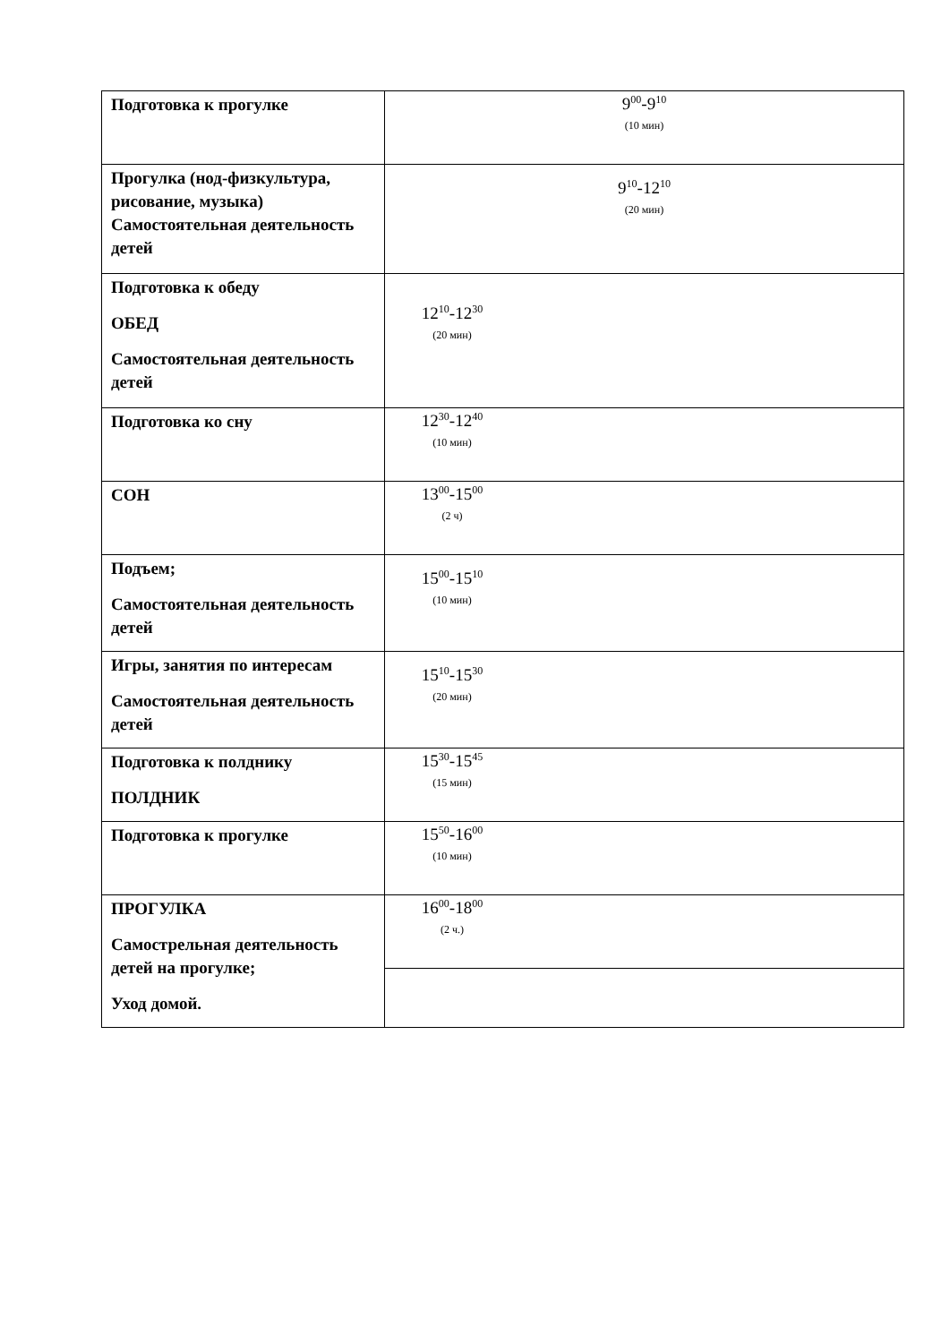| Подготовка к прогулке | 9<sup>00</sup>-9<sup>10</sup> (10 мин) |
| Прогулка (нод-физкультура, рисование, музыка) Самостоятельная деятельность детей | 9<sup>10</sup>-12<sup>10</sup> (20 мин) |
| Подготовка к обеду ОБЕД Самостоятельная деятельность детей | 12<sup>10</sup>-12<sup>30</sup> (20 мин) |
| Подготовка ко сну | 12<sup>30</sup>-12<sup>40</sup> (10 мин) |
| СОН | 13<sup>00</sup>-15<sup>00</sup> (2 ч) |
| Подъем; Самостоятельная деятельность детей | 15<sup>00</sup>-15<sup>10</sup> (10 мин) |
| Игры, занятия по интересам Самостоятельная деятельность детей | 15<sup>10</sup>-15<sup>30</sup> (20 мин) |
| Подготовка к полднику ПОЛДНИК | 15<sup>30</sup>-15<sup>45</sup> (15 мин) |
| Подготовка к прогулке | 15<sup>50</sup>-16<sup>00</sup> (10 мин) |
| ПРОГУЛКА Самострельная деятельность детей на прогулке; Уход домой. | 16<sup>00</sup>-18<sup>00</sup> (2 ч.) |